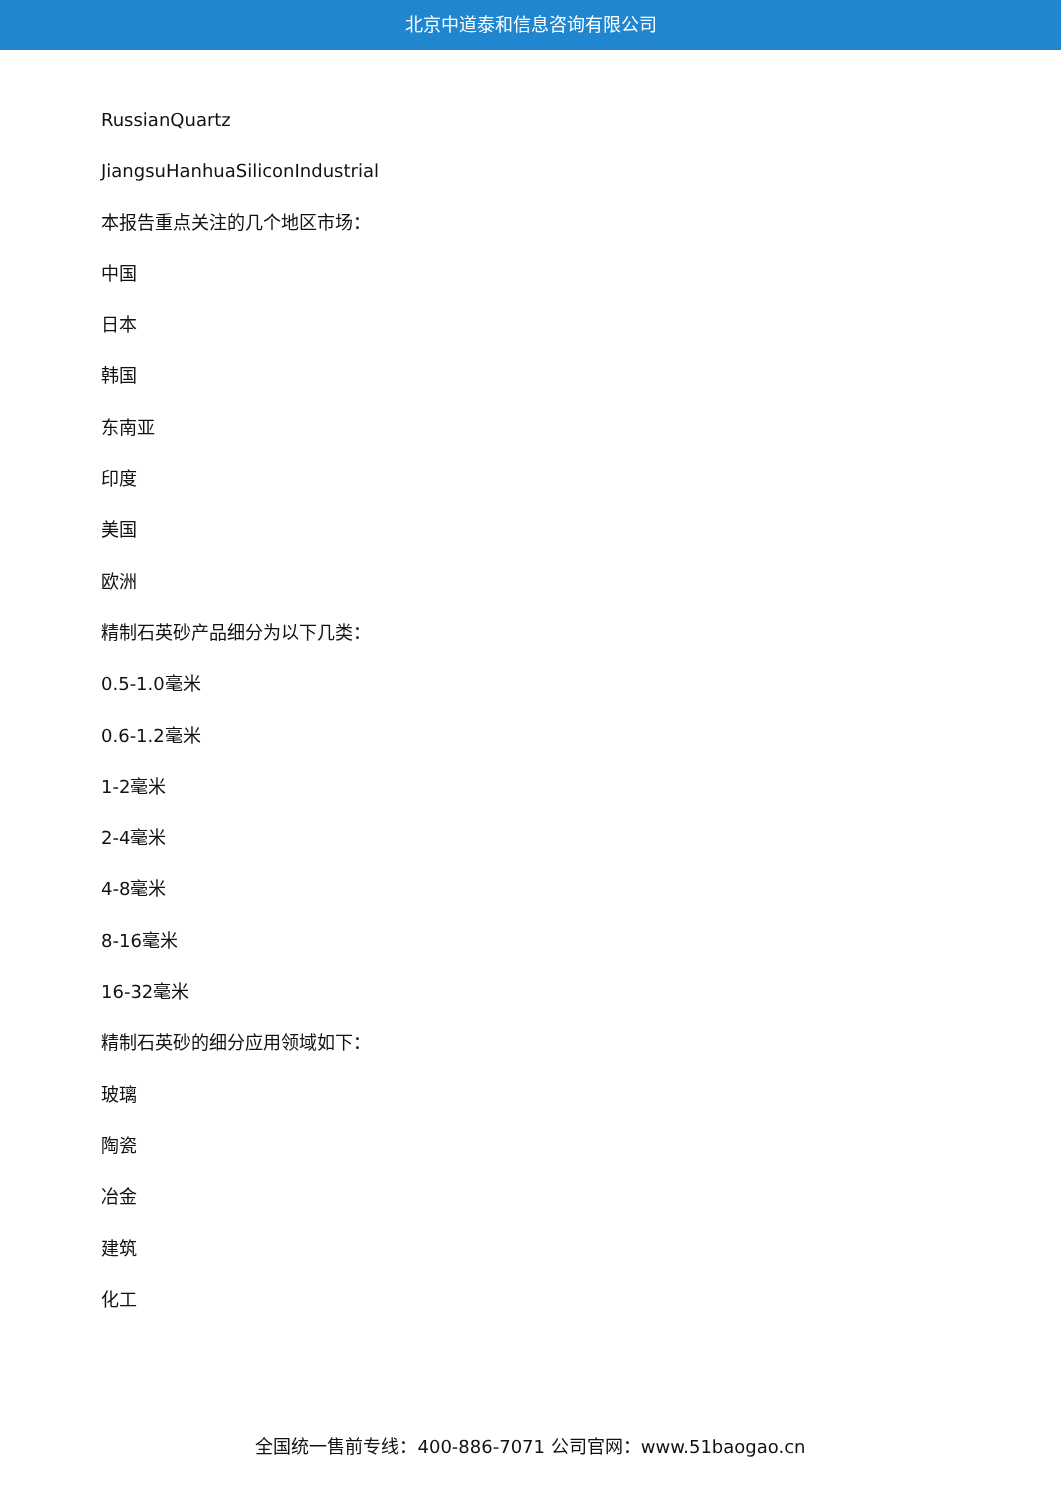北京中道泰和信息咨询有限公司
RussianQuartz
JiangsuHanhuaSiliconIndustrial
本报告重点关注的几个地区市场：
中国
日本
韩国
东南亚
印度
美国
欧洲
精制石英砂产品细分为以下几类：
0.5-1.0毫米
0.6-1.2毫米
1-2毫米
2-4毫米
4-8毫米
8-16毫米
16-32毫米
精制石英砂的细分应用领域如下：
玻璃
陶瓷
冶金
建筑
化工
全国统一售前专线：400-886-7071 公司官网：www.51baogao.cn